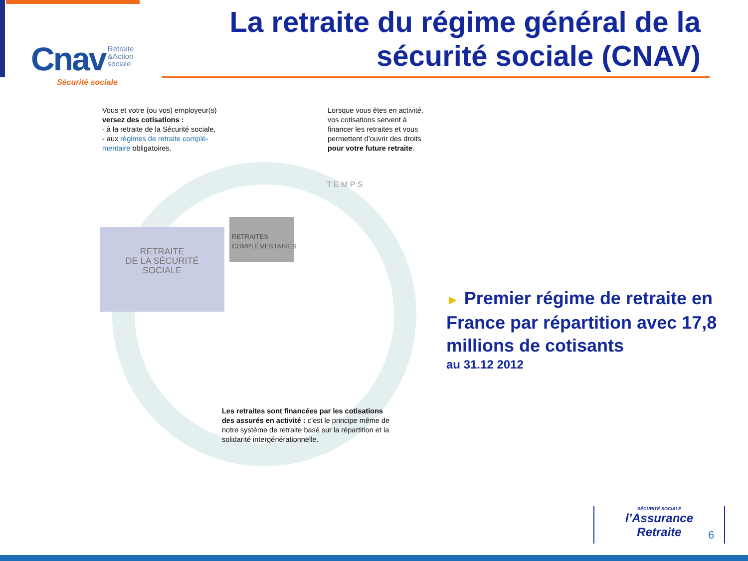Cnav Retraite
&Action
sociale
Sécurité sociale
La retraite du régime général de la sécurité sociale (CNAV)
Vous et votre (ou vos) employeur(s) versez des cotisations :
- à la retraite de la Sécurité sociale,
- aux régimes de retraite complé-mentaire obligatoires.
Lorsque vous êtes en activité, vos cotisations servent à financer les retraites et vous permettent d’ouvrir des droits pour votre future retraite.
RETRAITE
DE LA SÉCURITÉ
SOCIALE
RETRAITES COMPLÉMENTAIRES
T E M P S
Les retraites sont financées par les cotisations des assurés en activité : c’est le principe même de notre système de retraite basé sur la répartition et la solidarité intergénérationnelle.
► Premier régime de retraite en France par répartition avec 17,8 millions de cotisants
au 31.12 2012
SÉCURITÉ SOCIALE
l’Assurance
Retraite
6